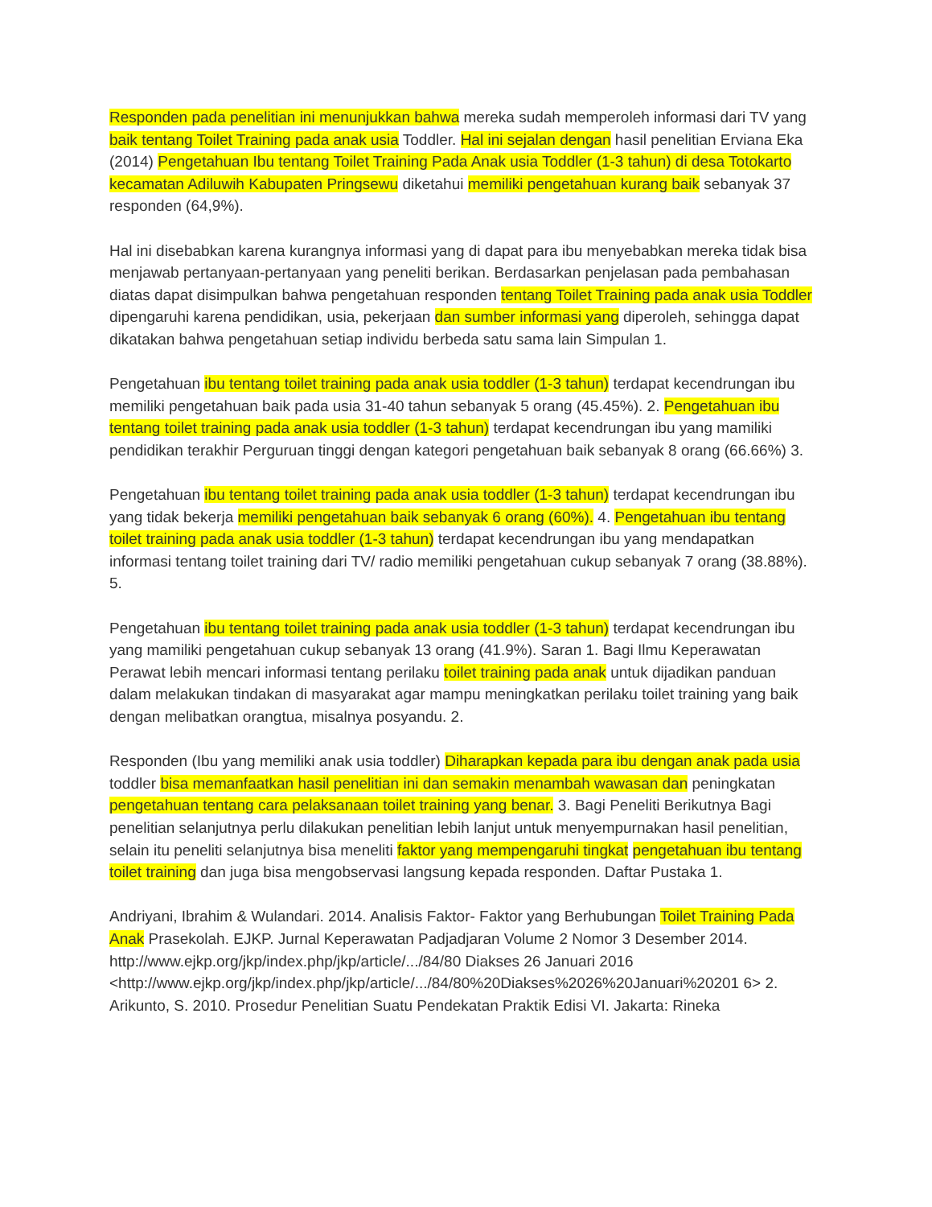Responden pada penelitian ini menunjukkan bahwa mereka sudah memperoleh informasi dari TV yang baik tentang Toilet Training pada anak usia Toddler. Hal ini sejalan dengan hasil penelitian Erviana Eka (2014) Pengetahuan Ibu tentang Toilet Training Pada Anak usia Toddler (1-3 tahun) di desa Totokarto kecamatan Adiluwih Kabupaten Pringsewu diketahui memiliki pengetahuan kurang baik sebanyak 37 responden (64,9%).
Hal ini disebabkan karena kurangnya informasi yang di dapat para ibu menyebabkan mereka tidak bisa menjawab pertanyaan-pertanyaan yang peneliti berikan. Berdasarkan penjelasan pada pembahasan diatas dapat disimpulkan bahwa pengetahuan responden tentang Toilet Training pada anak usia Toddler dipengaruhi karena pendidikan, usia, pekerjaan dan sumber informasi yang diperoleh, sehingga dapat dikatakan bahwa pengetahuan setiap individu berbeda satu sama lain Simpulan 1.
Pengetahuan ibu tentang toilet training pada anak usia toddler (1-3 tahun) terdapat kecendrungan ibu memiliki pengetahuan baik pada usia 31-40 tahun sebanyak 5 orang (45.45%). 2. Pengetahuan ibu tentang toilet training pada anak usia toddler (1-3 tahun) terdapat kecendrungan ibu yang mamiliki pendidikan terakhir Perguruan tinggi dengan kategori pengetahuan baik sebanyak 8 orang (66.66%) 3.
Pengetahuan ibu tentang toilet training pada anak usia toddler (1-3 tahun) terdapat kecendrungan ibu yang tidak bekerja memiliki pengetahuan baik sebanyak 6 orang (60%). 4. Pengetahuan ibu tentang toilet training pada anak usia toddler (1-3 tahun) terdapat kecendrungan ibu yang mendapatkan informasi tentang toilet training dari TV/ radio memiliki pengetahuan cukup sebanyak 7 orang (38.88%). 5.
Pengetahuan ibu tentang toilet training pada anak usia toddler (1-3 tahun) terdapat kecendrungan ibu yang mamiliki pengetahuan cukup sebanyak 13 orang (41.9%). Saran 1. Bagi Ilmu Keperawatan Perawat lebih mencari informasi tentang perilaku toilet training pada anak untuk dijadikan panduan dalam melakukan tindakan di masyarakat agar mampu meningkatkan perilaku toilet training yang baik dengan melibatkan orangtua, misalnya posyandu. 2.
Responden (Ibu yang memiliki anak usia toddler) Diharapkan kepada para ibu dengan anak pada usia toddler bisa memanfaatkan hasil penelitian ini dan semakin menambah wawasan dan peningkatan pengetahuan tentang cara pelaksanaan toilet training yang benar. 3. Bagi Peneliti Berikutnya Bagi penelitian selanjutnya perlu dilakukan penelitian lebih lanjut untuk menyempurnakan hasil penelitian, selain itu peneliti selanjutnya bisa meneliti faktor yang mempengaruhi tingkat pengetahuan ibu tentang toilet training dan juga bisa mengobservasi langsung kepada responden. Daftar Pustaka 1.
Andriyani, Ibrahim & Wulandari. 2014. Analisis Faktor- Faktor yang Berhubungan Toilet Training Pada Anak Prasekolah. EJKP. Jurnal Keperawatan Padjadjaran Volume 2 Nomor 3 Desember 2014. http://www.ejkp.org/jkp/index.php/jkp/article/.../84/80 Diakses 26 Januari 2016 <http://www.ejkp.org/jkp/index.php/jkp/article/.../84/80%20Diakses%2026%20Januari%20201 6> 2. Arikunto, S. 2010. Prosedur Penelitian Suatu Pendekatan Praktik Edisi VI. Jakarta: Rineka